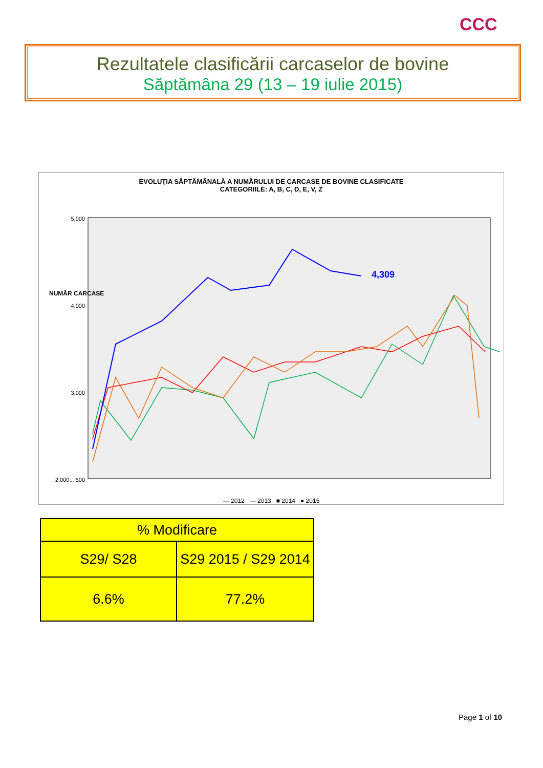CCC
Rezultatele clasificării carcaselor de bovine
Săptămâna 29 (13 – 19 iulie 2015)
EVOLUŢIA SĂPTĂMÂNALĂ A NUMĂRULUI DE CARCASE DE BOVINE CLASIFICATE
CATEGORIILE: A, B, C, D, E, V, Z
5,000
4,000
3,000
2,000... 500
NUMĂR CARCASE
4,309
— 2012 — 2013 ■ 2014 ● 2015
| % Modificare | |
| --- | --- |
| S29/ S28 | S29 2015 / S29 2014 |
| 6.6% | 77.2% |
Page 1 of 10